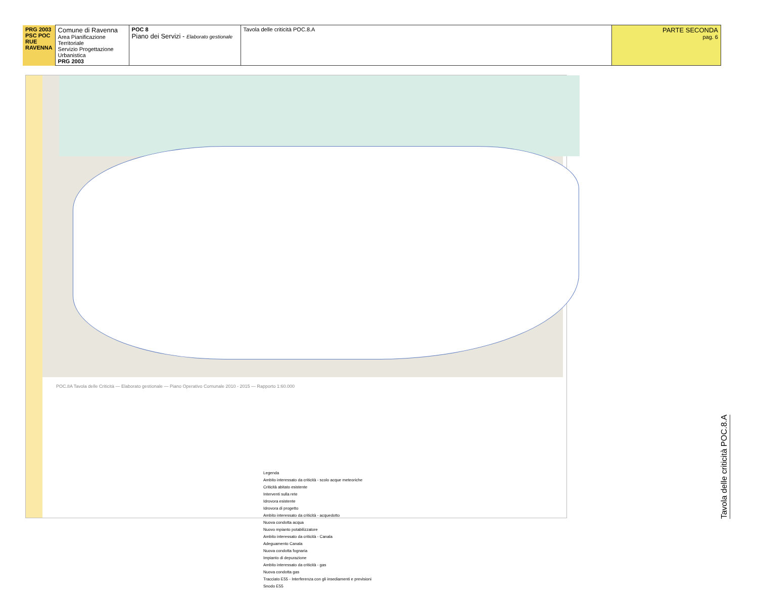| PRG 2003 PSC POC RUE RAVENNA | Comune di Ravenna Area Pianificazione Territoriale Servizio Progettazione Urbanistica PRG 2003 | POC 8 Piano dei Servizi - Elaborato gestionale | Tavola delle criticità POC.8.A | PARTE SECONDA pag. 6 |
POC.8A Tavola delle Criticità — Elaborato gestionale — Piano Operativo Comunale 2010 - 2015 — Rapporto 1:60.000
Legenda
Ambito interessato da criticità - scolo acque meteoriche
Criticità abitato esistente
Interventi sulla rete
Idrovora esistente
Idrovora di progetto
Ambito interessato da criticità - acquedotto
Nuova condotta acqua
Nuovo mpianto potabilizzatore
Ambito interessato da criticità - Canala
Adeguamento Canala
Nuova condotta fognaria
Impianto di depurazione
Ambito interessato da criticità - gas
Nuova condotta gas
Tracciato E55 - Interferenza con gli insediamenti e previsioni
Snodo E55
Tavola delle criticità POC.8.A